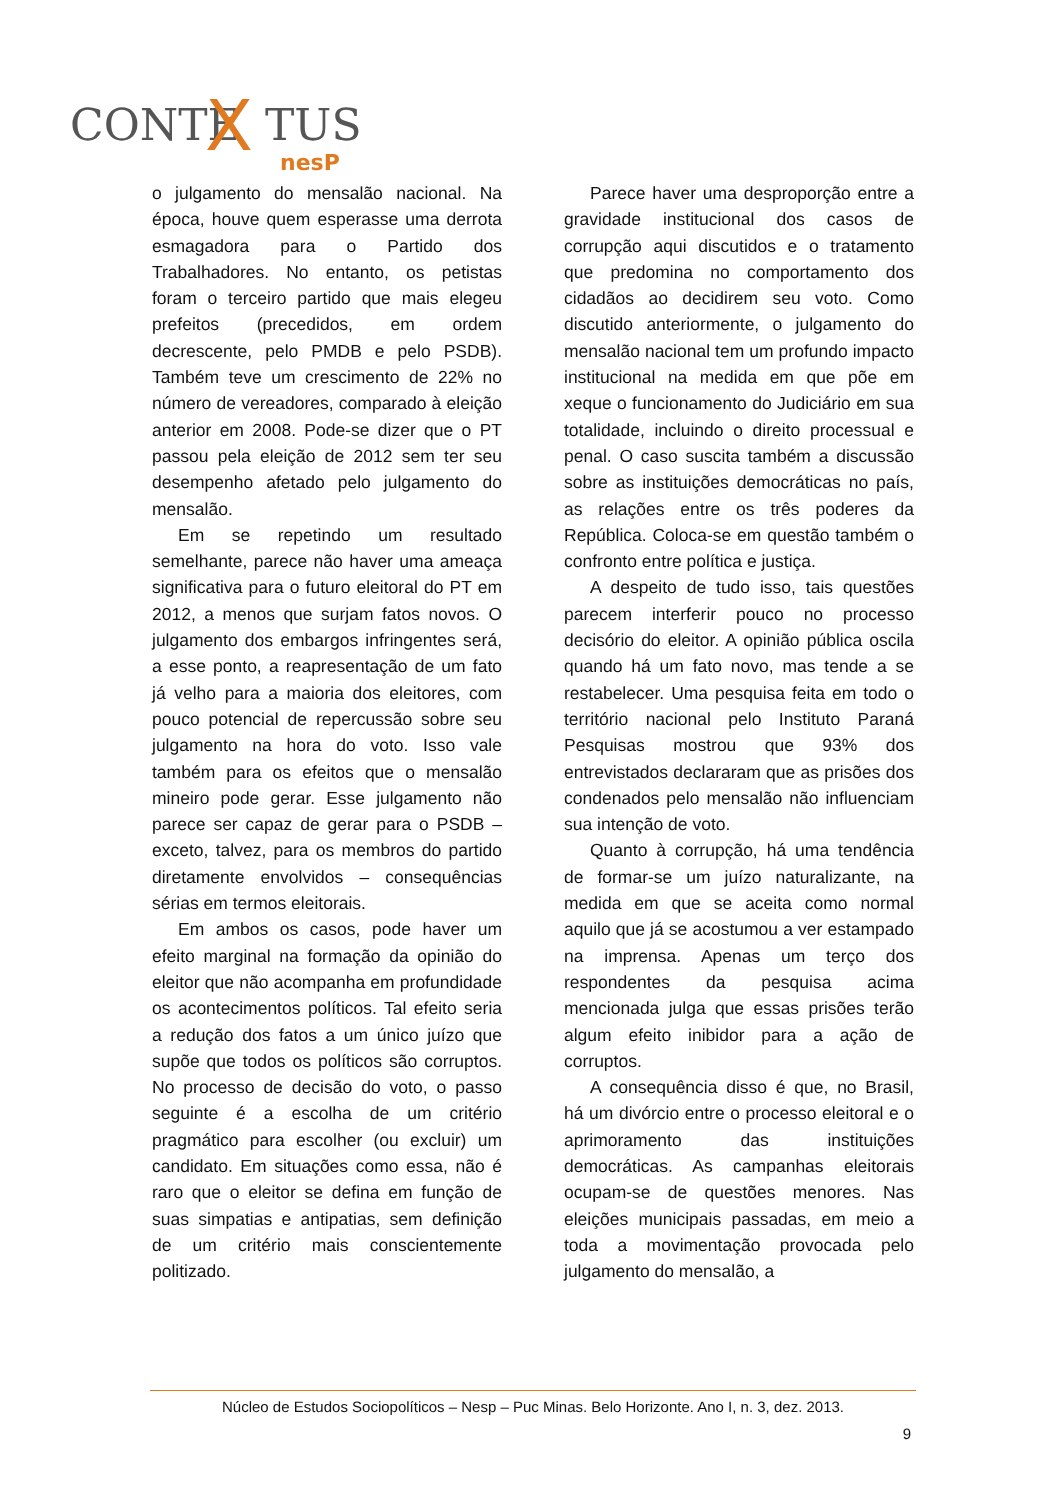CONTE
X
TUS
nesP
o julgamento do mensalão nacional. Na época, houve quem esperasse uma derrota esmagadora para o Partido dos Trabalhadores. No entanto, os petistas foram o terceiro partido que mais elegeu prefeitos (precedidos, em ordem decrescente, pelo PMDB e pelo PSDB). Também teve um crescimento de 22% no número de vereadores, comparado à eleição anterior em 2008. Pode-se dizer que o PT passou pela eleição de 2012 sem ter seu desempenho afetado pelo julgamento do mensalão.
Em se repetindo um resultado semelhante, parece não haver uma ameaça significativa para o futuro eleitoral do PT em 2012, a menos que surjam fatos novos. O julgamento dos embargos infringentes será, a esse ponto, a reapresentação de um fato já velho para a maioria dos eleitores, com pouco potencial de repercussão sobre seu julgamento na hora do voto. Isso vale também para os efeitos que o mensalão mineiro pode gerar. Esse julgamento não parece ser capaz de gerar para o PSDB – exceto, talvez, para os membros do partido diretamente envolvidos – consequências sérias em termos eleitorais.
Em ambos os casos, pode haver um efeito marginal na formação da opinião do eleitor que não acompanha em profundidade os acontecimentos políticos. Tal efeito seria a redução dos fatos a um único juízo que supõe que todos os políticos são corruptos. No processo de decisão do voto, o passo seguinte é a escolha de um critério pragmático para escolher (ou excluir) um candidato. Em situações como essa, não é raro que o eleitor se defina em função de suas simpatias e antipatias, sem definição de um critério mais conscientemente politizado.
Parece haver uma desproporção entre a gravidade institucional dos casos de corrupção aqui discutidos e o tratamento que predomina no comportamento dos cidadãos ao decidirem seu voto. Como discutido anteriormente, o julgamento do mensalão nacional tem um profundo impacto institucional na medida em que põe em xeque o funcionamento do Judiciário em sua totalidade, incluindo o direito processual e penal. O caso suscita também a discussão sobre as instituições democráticas no país, as relações entre os três poderes da República. Coloca-se em questão também o confronto entre política e justiça.
A despeito de tudo isso, tais questões parecem interferir pouco no processo decisório do eleitor. A opinião pública oscila quando há um fato novo, mas tende a se restabelecer. Uma pesquisa feita em todo o território nacional pelo Instituto Paraná Pesquisas mostrou que 93% dos entrevistados declararam que as prisões dos condenados pelo mensalão não influenciam sua intenção de voto.
Quanto à corrupção, há uma tendência de formar-se um juízo naturalizante, na medida em que se aceita como normal aquilo que já se acostumou a ver estampado na imprensa. Apenas um terço dos respondentes da pesquisa acima mencionada julga que essas prisões terão algum efeito inibidor para a ação de corruptos.
A consequência disso é que, no Brasil, há um divórcio entre o processo eleitoral e o aprimoramento das instituições democráticas. As campanhas eleitorais ocupam-se de questões menores. Nas eleições municipais passadas, em meio a toda a movimentação provocada pelo julgamento do mensalão, a
Núcleo de Estudos Sociopolíticos – Nesp – Puc Minas. Belo Horizonte. Ano I, n. 3, dez. 2013.
9